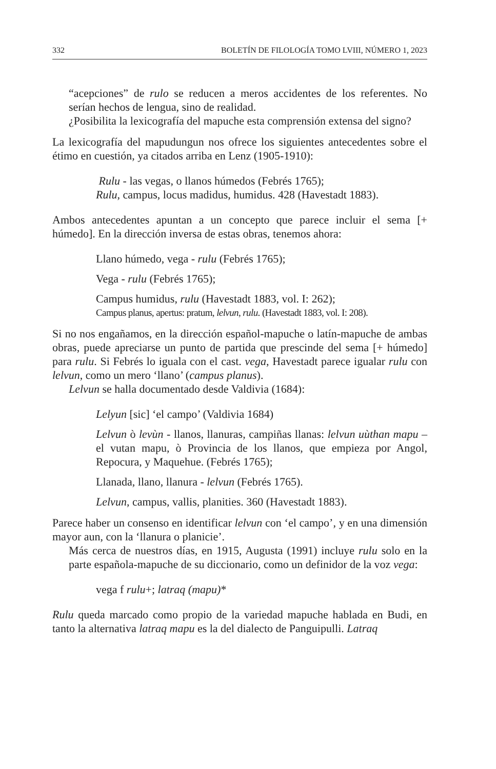332 BOLETÍN DE FILOLOGÍA TOMO LVIII, NÚMERO 1, 2023
“acepciones” de rulo se reducen a meros accidentes de los referentes. No serían hechos de lengua, sino de realidad.
¿Posibilita la lexicografía del mapuche esta comprensión extensa del signo?
La lexicografía del mapudungun nos ofrece los siguientes antecedentes sobre el étimo en cuestión, ya citados arriba en Lenz (1905-1910):
Rulu - las vegas, o llanos húmedos (Febrés 1765);
Rulu, campus, locus madidus, humidus. 428 (Havestadt 1883).
Ambos antecedentes apuntan a un concepto que parece incluir el sema [+ húmedo]. En la dirección inversa de estas obras, tenemos ahora:
Llano húmedo, vega - rulu (Febrés 1765);
Vega - rulu (Febrés 1765);
Campus humidus, rulu (Havestadt 1883, vol. I: 262);
Campus planus, apertus: pratum, lelvun, rulu. (Havestadt 1883, vol. I: 208).
Si no nos engañamos, en la dirección español-mapuche o latín-mapuche de ambas obras, puede apreciarse un punto de partida que prescinde del sema [+ húmedo] para rulu. Si Febrés lo iguala con el cast. vega, Havestadt parece igualar rulu con lelvun, como un mero ‘llano’ (campus planus).
Lelvun se halla documentado desde Valdivia (1684):
Lelyun [sic] ‘el campo’ (Valdivia 1684)
Lelvun ò levùn - llanos, llanuras, campiñas llanas: lelvun uùthan mapu – el vutan mapu, ò Provincia de los llanos, que empieza por Angol, Repocura, y Maquehue. (Febrés 1765);
Llanada, llano, llanura - lelvun (Febrés 1765).
Lelvun, campus, vallis, planities. 360 (Havestadt 1883).
Parece haber un consenso en identificar lelvun con ‘el campo’, y en una dimensión mayor aun, con la ‘llanura o planicie’.
Más cerca de nuestros días, en 1915, Augusta (1991) incluye rulu solo en la parte española-mapuche de su diccionario, como un definidor de la voz vega:
vega f rulu+; latraq (mapu)*
Rulu queda marcado como propio de la variedad mapuche hablada en Budi, en tanto la alternativa latraq mapu es la del dialecto de Panguipulli. Latraq